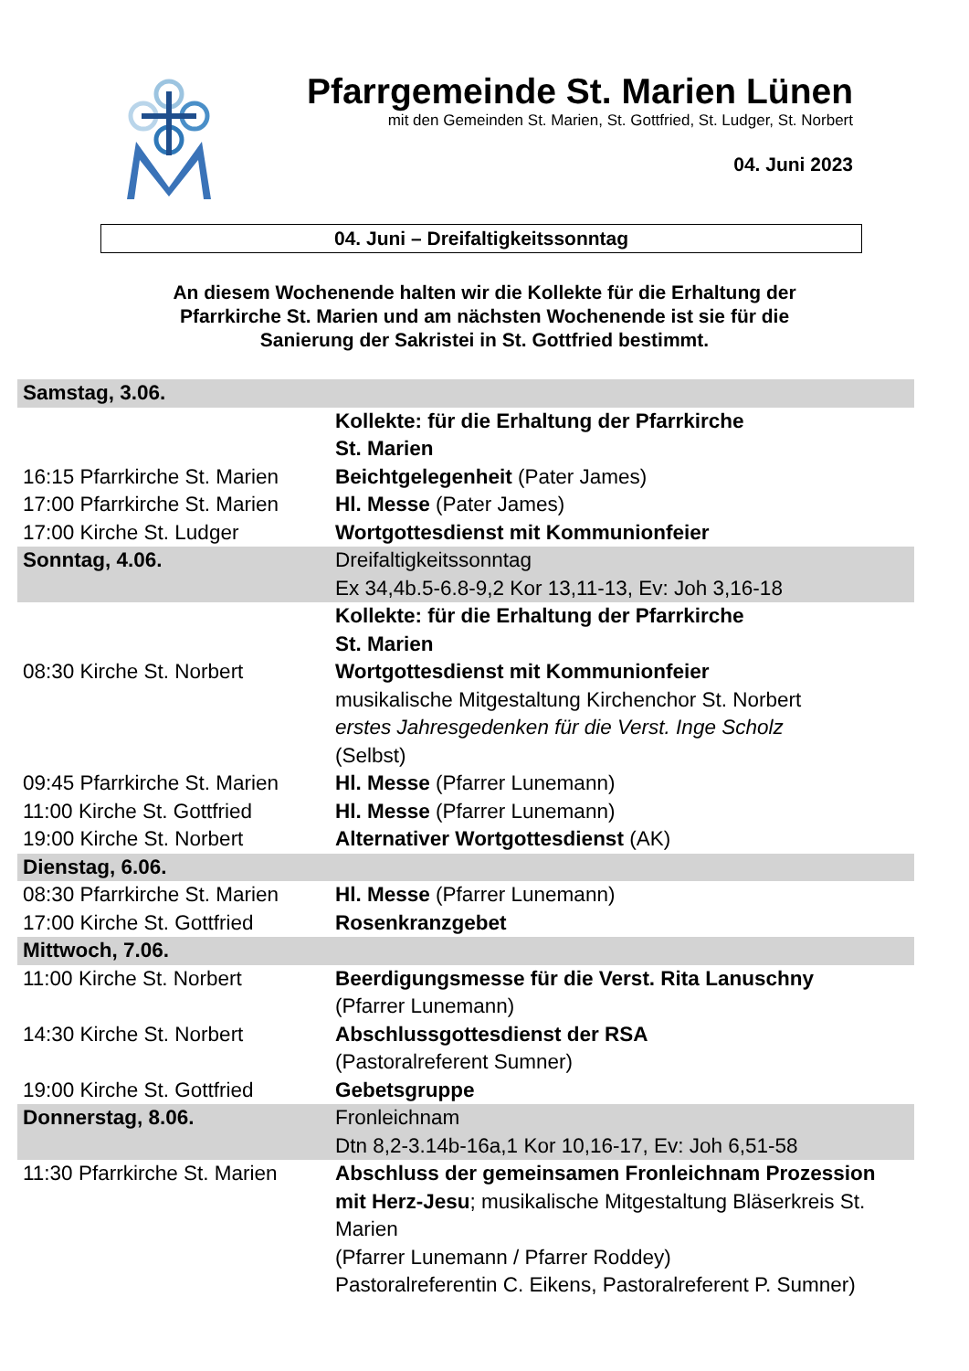Pfarrgemeinde St. Marien Lünen
mit den Gemeinden St. Marien, St. Gottfried, St. Ludger, St. Norbert
04. Juni 2023
04. Juni – Dreifaltigkeitssonntag
An diesem Wochenende halten wir die Kollekte für die Erhaltung der
Pfarrkirche St. Marien und am nächsten Wochenende ist sie für die
Sanierung der Sakristei in St. Gottfried bestimmt.
| Samstag, 3.06. | |
| | Kollekte: für die Erhaltung der Pfarrkirche St. Marien |
| 16:15 Pfarrkirche St. Marien | Beichtgelegenheit (Pater James) |
| 17:00 Pfarrkirche St. Marien | Hl. Messe (Pater James) |
| 17:00 Kirche St. Ludger | Wortgottesdienst mit Kommunionfeier |
| Sonntag, 4.06. | Dreifaltigkeitssonntag Ex 34,4b.5-6.8-9,2 Kor 13,11-13, Ev: Joh 3,16-18 |
| | Kollekte: für die Erhaltung der Pfarrkirche St. Marien |
| 08:30 Kirche St. Norbert | Wortgottesdienst mit Kommunionfeier musikalische Mitgestaltung Kirchenchor St. Norbert erstes Jahresgedenken für die Verst. Inge Scholz (Selbst) |
| 09:45 Pfarrkirche St. Marien | Hl. Messe (Pfarrer Lunemann) |
| 11:00 Kirche St. Gottfried | Hl. Messe (Pfarrer Lunemann) |
| 19:00 Kirche St. Norbert | Alternativer Wortgottesdienst (AK) |
| Dienstag, 6.06. | |
| 08:30 Pfarrkirche St. Marien | Hl. Messe (Pfarrer Lunemann) |
| 17:00 Kirche St. Gottfried | Rosenkranzgebet |
| Mittwoch, 7.06. | |
| 11:00 Kirche St. Norbert | Beerdigungsmesse für die Verst. Rita Lanuschny (Pfarrer Lunemann) |
| 14:30 Kirche St. Norbert | Abschlussgottesdienst der RSA (Pastoralreferent Sumner) |
| 19:00 Kirche St. Gottfried | Gebetsgruppe |
| Donnerstag, 8.06. | Fronleichnam Dtn 8,2-3.14b-16a,1 Kor 10,16-17, Ev: Joh 6,51-58 |
| 11:30 Pfarrkirche St. Marien | Abschluss der gemeinsamen Fronleichnam Prozession mit Herz-Jesu ; musikalische Mitgestaltung Bläserkreis St. Marien (Pfarrer Lunemann / Pfarrer Roddey) Pastoralreferentin C. Eikens, Pastoralreferent P. Sumner) |